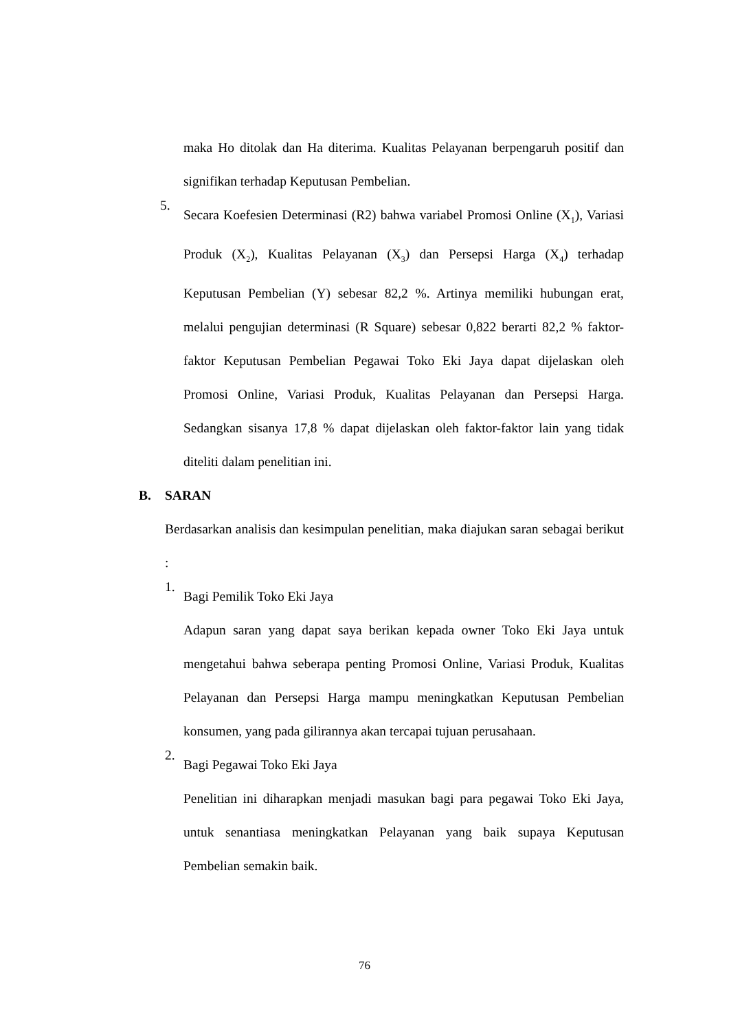maka Ho ditolak dan Ha diterima. Kualitas Pelayanan berpengaruh positif dan signifikan terhadap Keputusan Pembelian.
5.
Secara Koefesien Determinasi (R2) bahwa variabel Promosi Online (X<sub>1</sub>), Variasi Produk (X<sub>2</sub>), Kualitas Pelayanan (X<sub>3</sub>) dan Persepsi Harga (X<sub>4</sub>) terhadap Keputusan Pembelian (Y) sebesar 82,2 %. Artinya memiliki hubungan erat, melalui pengujian determinasi (R Square) sebesar 0,822 berarti 82,2 % faktor-faktor Keputusan Pembelian Pegawai Toko Eki Jaya dapat dijelaskan oleh Promosi Online, Variasi Produk, Kualitas Pelayanan dan Persepsi Harga. Sedangkan sisanya 17,8 % dapat dijelaskan oleh faktor-faktor lain yang tidak diteliti dalam penelitian ini.
B. SARAN
Berdasarkan analisis dan kesimpulan penelitian, maka diajukan saran sebagai berikut :
1.
Bagi Pemilik Toko Eki Jaya
Adapun saran yang dapat saya berikan kepada owner Toko Eki Jaya untuk mengetahui bahwa seberapa penting Promosi Online, Variasi Produk, Kualitas Pelayanan dan Persepsi Harga mampu meningkatkan Keputusan Pembelian konsumen, yang pada gilirannya akan tercapai tujuan perusahaan.
2.
Bagi Pegawai Toko Eki Jaya
Penelitian ini diharapkan menjadi masukan bagi para pegawai Toko Eki Jaya, untuk senantiasa meningkatkan Pelayanan yang baik supaya Keputusan Pembelian semakin baik.
76